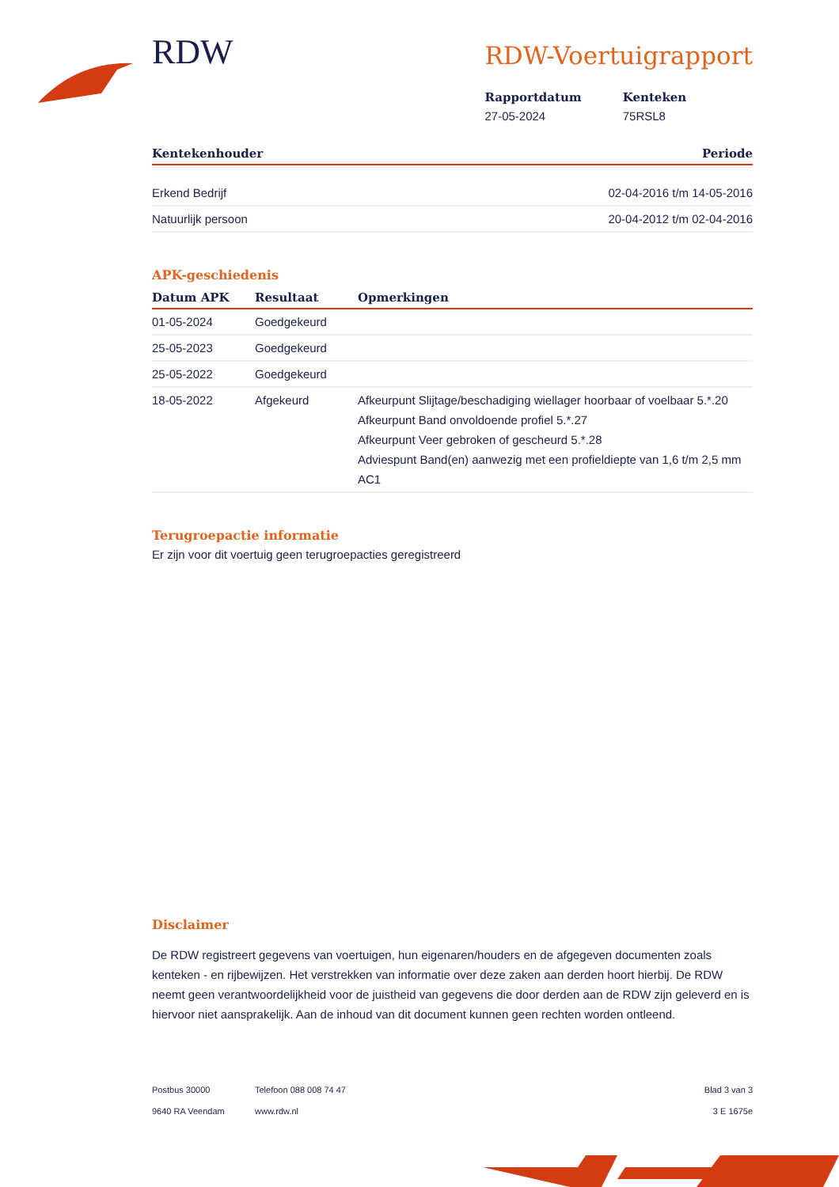RDW
RDW-Voertuigrapport
Rapportdatum
27-05-2024
Kenteken
75RSL8
| Kentekenhouder | Periode |
| --- | --- |
| Erkend Bedrijf | 02-04-2016 t/m 14-05-2016 |
| Natuurlijk persoon | 20-04-2012 t/m 02-04-2016 |
APK-geschiedenis
| Datum APK | Resultaat | Opmerkingen |
| --- | --- | --- |
| 01-05-2024 | Goedgekeurd | |
| 25-05-2023 | Goedgekeurd | |
| 25-05-2022 | Goedgekeurd | |
| 18-05-2022 | Afgekeurd | Afkeurpunt Slijtage/beschadiging wiellager hoorbaar of voelbaar 5.*.20 Afkeurpunt Band onvoldoende profiel 5.*.27 Afkeurpunt Veer gebroken of gescheurd 5.*.28 Adviespunt Band(en) aanwezig met een profieldiepte van 1,6 t/m 2,5 mm AC1 |
Terugroepactie informatie
Er zijn voor dit voertuig geen terugroepacties geregistreerd
Disclaimer
De RDW registreert gegevens van voertuigen, hun eigenaren/houders en de afgegeven documenten zoals kenteken - en rijbewijzen. Het verstrekken van informatie over deze zaken aan derden hoort hierbij. De RDW neemt geen verantwoordelijkheid voor de juistheid van gegevens die door derden aan de RDW zijn geleverd en is hiervoor niet aansprakelijk. Aan de inhoud van dit document kunnen geen rechten worden ontleend.
Postbus 30000
9640 RA Veendam
Telefoon 088 008 74 47
www.rdw.nl
Blad 3 van 3
3 E 1675e